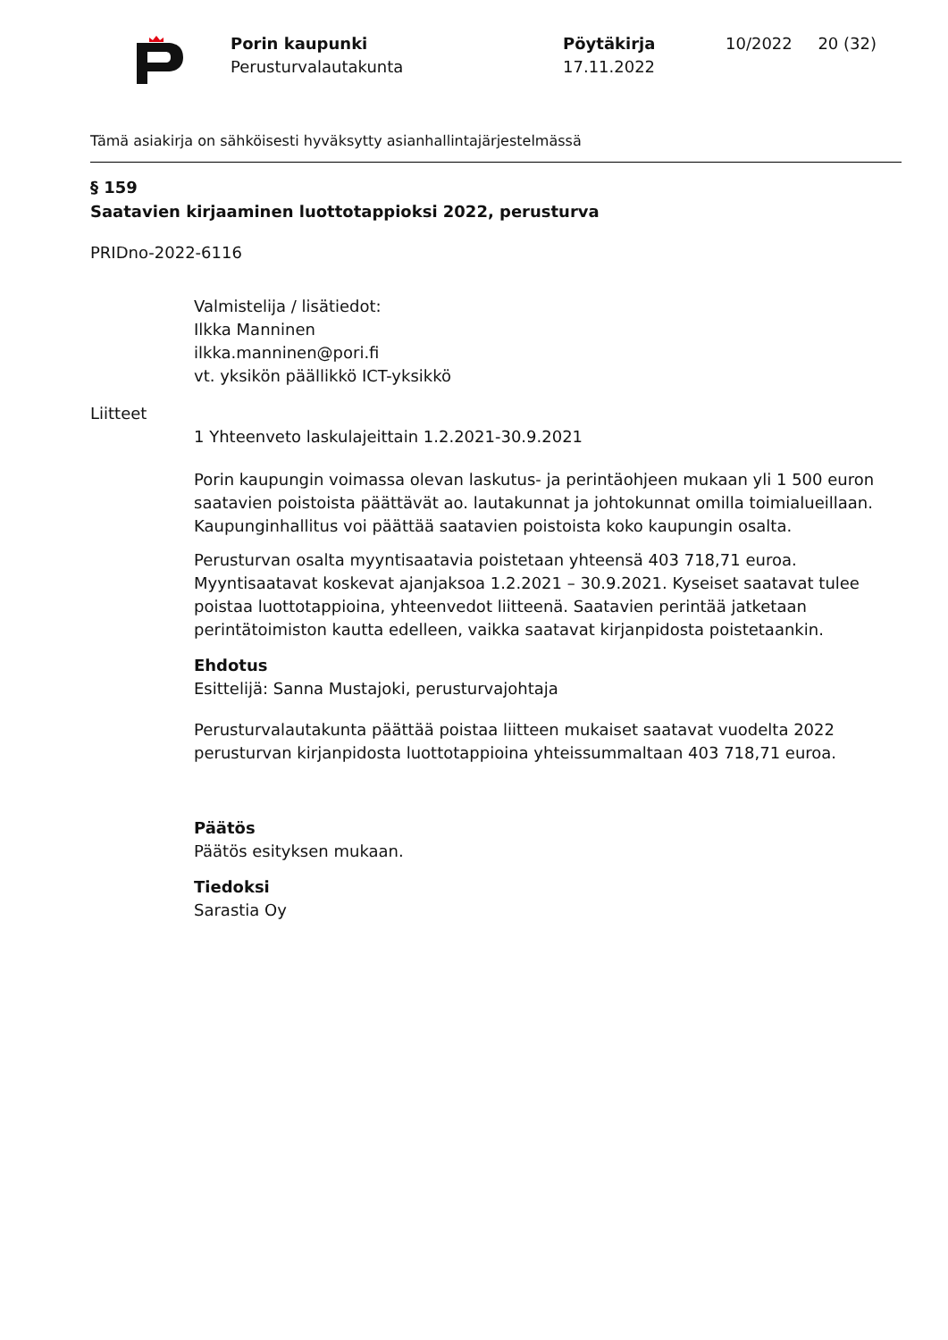Porin kaupunki
Perusturvalautakunta
Pöytäkirja
17.11.2022
10/2022 20 (32)
Tämä asiakirja on sähköisesti hyväksytty asianhallintajärjestelmässä
§ 159
Saatavien kirjaaminen luottotappioksi 2022, perusturva
PRIDno-2022-6116
Valmistelija / lisätiedot:
Ilkka Manninen
ilkka.manninen@pori.fi
vt. yksikön päällikkö ICT-yksikkö
Liitteet
1 Yhteenveto laskulajeittain 1.2.2021-30.9.2021
Porin kaupungin voimassa olevan laskutus- ja perintäohjeen mukaan yli 1 500 euron saatavien poistoista päättävät ao. lautakunnat ja johtokunnat omilla toimialueillaan. Kaupunginhallitus voi päättää saatavien poistoista koko kaupungin osalta.
Perusturvan osalta myyntisaatavia poistetaan yhteensä 403 718,71 euroa. Myyntisaatavat koskevat ajanjaksoa 1.2.2021 – 30.9.2021. Kyseiset saatavat tulee poistaa luottotappioina, yhteenvedot liitteenä. Saatavien perintää jatketaan perintätoimiston kautta edelleen, vaikka saatavat kirjanpidosta poistetaankin.
Ehdotus
Esittelijä: Sanna Mustajoki, perusturvajohtaja
Perusturvalautakunta päättää poistaa liitteen mukaiset saatavat vuodelta 2022 perusturvan kirjanpidosta luottotappioina yhteissummaltaan 403 718,71 euroa.
Päätös
Päätös esityksen mukaan.
Tiedoksi
Sarastia Oy